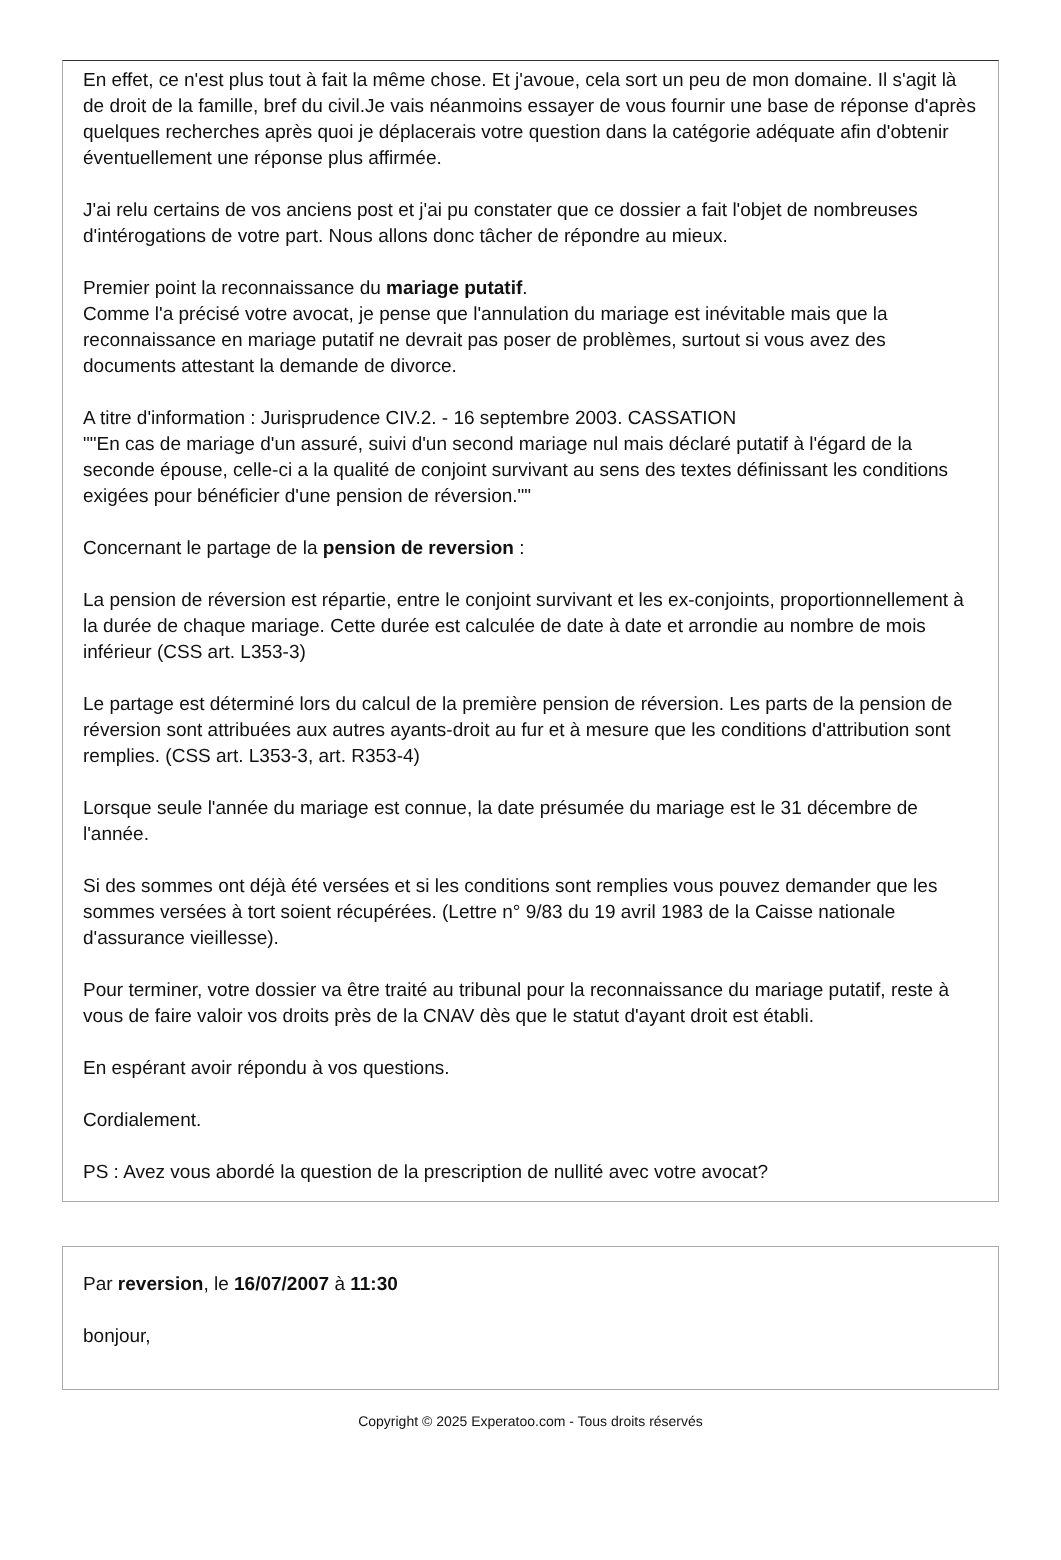En effet, ce n'est plus tout à fait la même chose. Et j'avoue, cela sort un peu de mon domaine. Il s'agit là de droit de la famille, bref du civil.Je vais néanmoins essayer de vous fournir une base de réponse d'après quelques recherches après quoi je déplacerais votre question dans la catégorie adéquate afin d'obtenir éventuellement une réponse plus affirmée.
J'ai relu certains de vos anciens post et j'ai pu constater que ce dossier a fait l'objet de nombreuses d'intérogations de votre part. Nous allons donc tâcher de répondre au mieux.
Premier point la reconnaissance du mariage putatif.
Comme l'a précisé votre avocat, je pense que l'annulation du mariage est inévitable mais que la reconnaissance en mariage putatif ne devrait pas poser de problèmes, surtout si vous avez des documents attestant la demande de divorce.
A titre d'information : Jurisprudence CIV.2. - 16 septembre 2003. CASSATION
""En cas de mariage d'un assuré, suivi d'un second mariage nul mais déclaré putatif à l'égard de la seconde épouse, celle-ci a la qualité de conjoint survivant au sens des textes définissant les conditions exigées pour bénéficier d'une pension de réversion.""
Concernant le partage de la pension de reversion :
La pension de réversion est répartie, entre le conjoint survivant et les ex-conjoints, proportionnellement à la durée de chaque mariage. Cette durée est calculée de date à date et arrondie au nombre de mois inférieur (CSS art. L353-3)
Le partage est déterminé lors du calcul de la première pension de réversion. Les parts de la pension de réversion sont attribuées aux autres ayants-droit au fur et à mesure que les conditions d'attribution sont remplies. (CSS art. L353-3, art. R353-4)
Lorsque seule l'année du mariage est connue, la date présumée du mariage est le 31 décembre de l'année.
Si des sommes ont déjà été versées et si les conditions sont remplies vous pouvez demander que les sommes versées à tort soient récupérées. (Lettre n° 9/83 du 19 avril 1983 de la Caisse nationale d'assurance vieillesse).
Pour terminer, votre dossier va être traité au tribunal pour la reconnaissance du mariage putatif, reste à vous de faire valoir vos droits près de la CNAV dès que le statut d'ayant droit est établi.
En espérant avoir répondu à vos questions.
Cordialement.
PS : Avez vous abordé la question de la prescription de nullité avec votre avocat?
Par reversion, le 16/07/2007 à 11:30
bonjour,
Copyright © 2025 Experatoo.com - Tous droits réservés